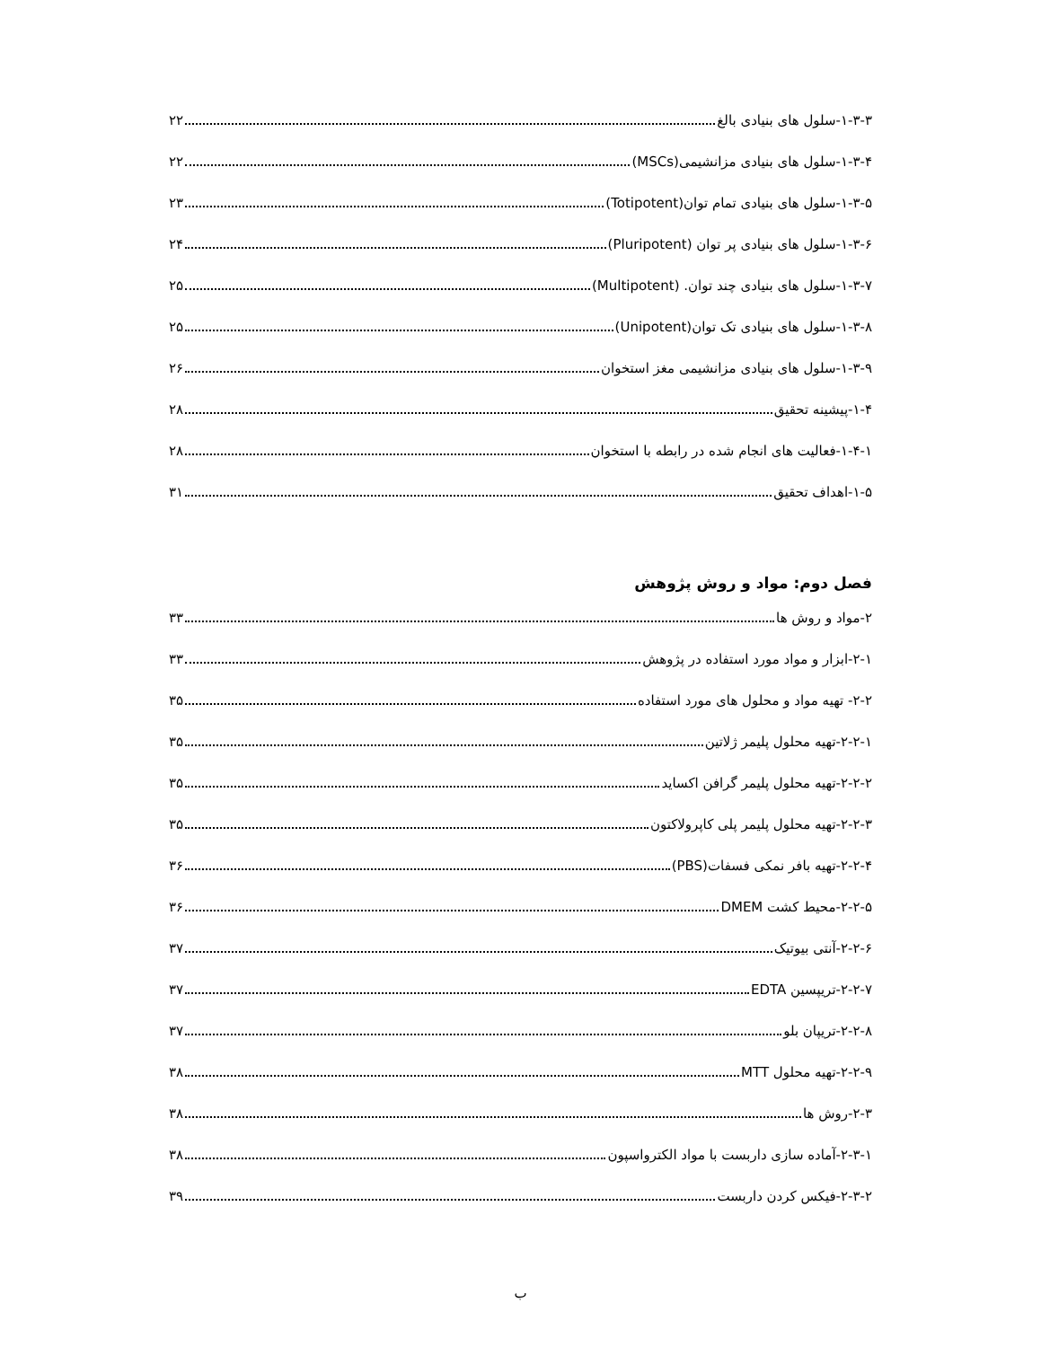۱-۳-۳-سلول های بنیادی بالغ ۲۲
۱-۳-۴-سلول های بنیادی مزانشیمی(MSCs) ۲۲
۱-۳-۵-سلول های بنیادی تمام توان(Totipotent) ۲۳
۱-۳-۶-سلول های بنیادی پر توان (Pluripotent) ۲۴
۱-۳-۷-سلول های بنیادی چند توان. (Multipotent) ۲۵
۱-۳-۸-سلول های بنیادی تک توان(Unipotent) ۲۵
۱-۳-۹-سلول های بنیادی مزانشیمی مغز استخوان ۲۶
۱-۴-پیشینه تحقیق ۲۸
۱-۴-۱-فعالیت های انجام شده در رابطه با استخوان ۲۸
۱-۵-اهداف تحقیق ۳۱
فصل دوم: مواد و روش پژوهش
۲-مواد و روش ها ۳۳
۲-۱-ابزار و مواد مورد استفاده در پژوهش ۳۳
۲-۲- تهیه مواد و محلول های مورد استفاده ۳۵
۲-۲-۱-تهیه محلول پلیمر ژلاتین ۳۵
۲-۲-۲-تهیه محلول پلیمر گرافن اکساید ۳۵
۲-۲-۳-تهیه محلول پلیمر پلی کاپرولاکتون ۳۵
۲-۲-۴-تهیه بافر نمکی فسفات(PBS) ۳۶
۲-۲-۵-محیط کشت DMEM ۳۶
۲-۲-۶-آنتی بیوتیک ۳۷
۲-۲-۷-تریپسین EDTA ۳۷
۲-۲-۸-تریپان بلو ۳۷
۲-۲-۹-تهیه محلول MTT ۳۸
۲-۳-روش ها ۳۸
۲-۳-۱-آماده سازی داربست با مواد الکترواسپون ۳۸
۲-۳-۲-فیکس کردن داربست ۳۹
ب